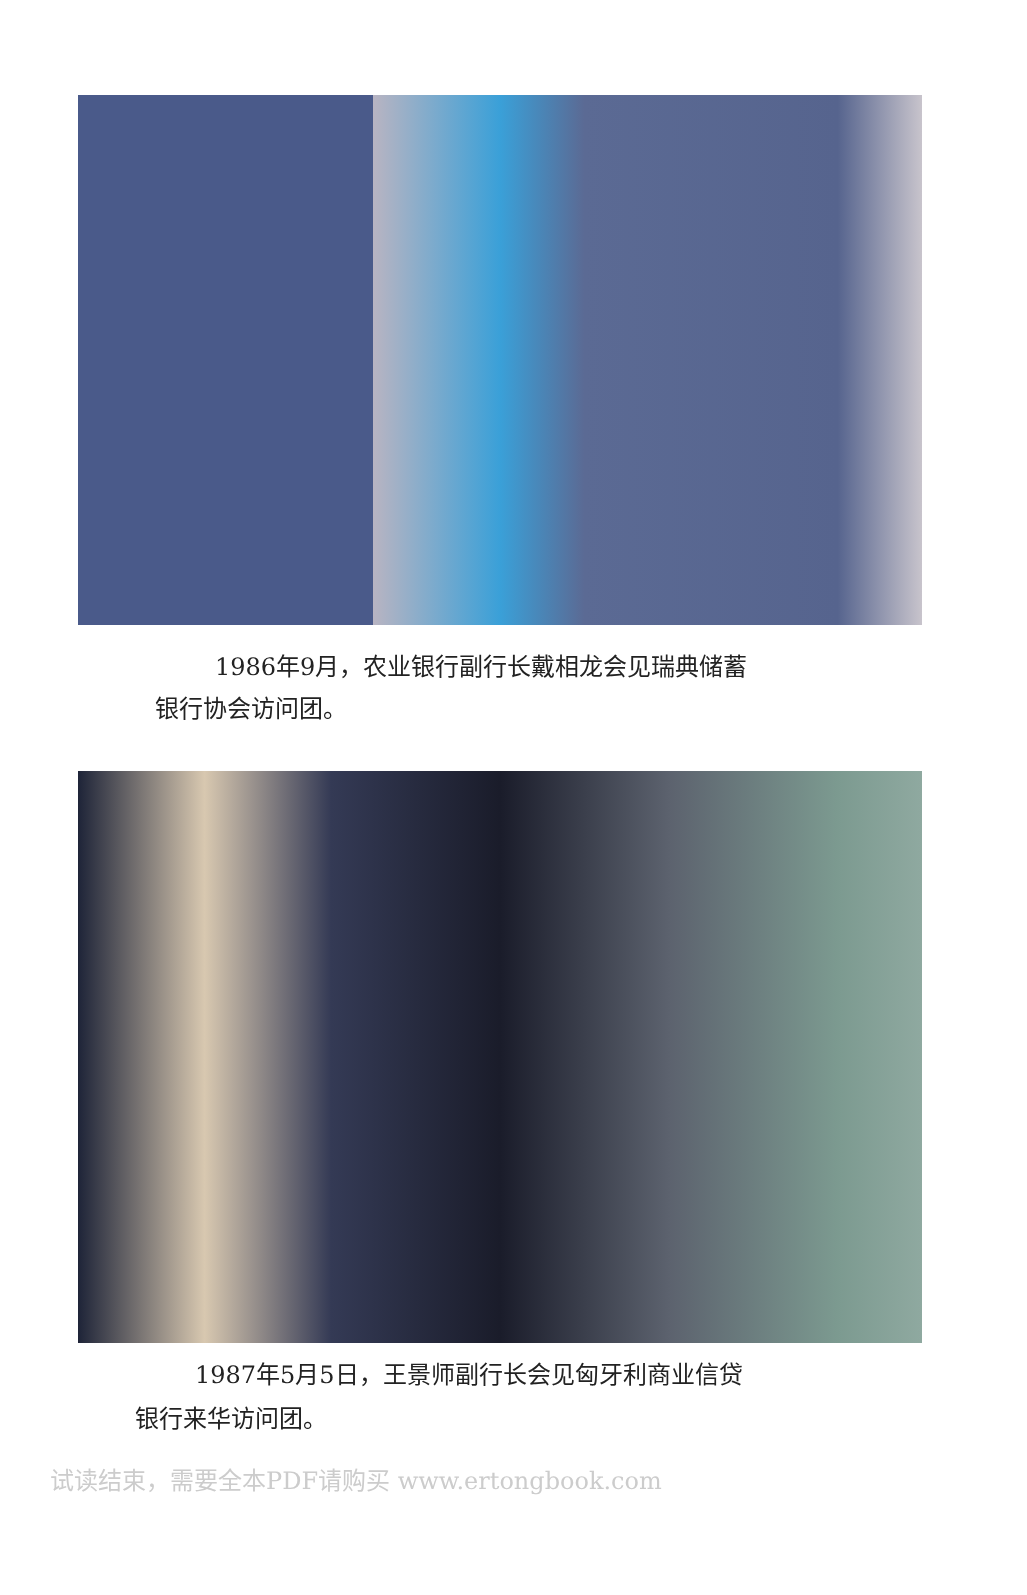1986年9月，农业银行副行长戴相龙会见瑞典储蓄
银行协会访问团。
1987年5月5日，王景师副行长会见匈牙利商业信贷
银行来华访问团。
试读结束，需要全本PDF请购买 www.ertongbook.com